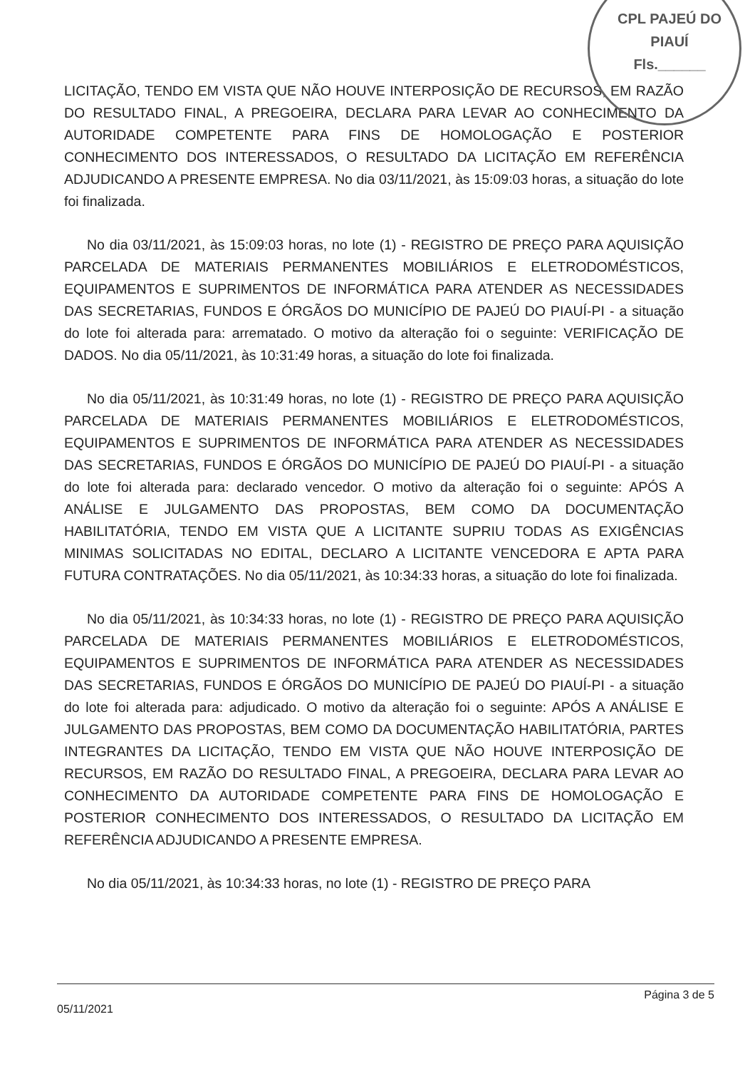CPL PAJEÚ DO PIAUÍ
Fls.______
LICITAÇÃO, TENDO EM VISTA QUE NÃO HOUVE INTERPOSIÇÃO DE RECURSOS, EM RAZÃO DO RESULTADO FINAL, A PREGOEIRA, DECLARA PARA LEVAR AO CONHECIMENTO DA AUTORIDADE COMPETENTE PARA FINS DE HOMOLOGAÇÃO E POSTERIOR CONHECIMENTO DOS INTERESSADOS, O RESULTADO DA LICITAÇÃO EM REFERÊNCIA ADJUDICANDO A PRESENTE EMPRESA. No dia 03/11/2021, às 15:09:03 horas, a situação do lote foi finalizada.
No dia 03/11/2021, às 15:09:03 horas, no lote (1) - REGISTRO DE PREÇO PARA AQUISIÇÃO PARCELADA DE MATERIAIS PERMANENTES MOBILIÁRIOS E ELETRODOMÉSTICOS, EQUIPAMENTOS E SUPRIMENTOS DE INFORMÁTICA PARA ATENDER AS NECESSIDADES DAS SECRETARIAS, FUNDOS E ÓRGÃOS DO MUNICÍPIO DE PAJEÚ DO PIAUÍ-PI - a situação do lote foi alterada para: arrematado. O motivo da alteração foi o seguinte: VERIFICAÇÃO DE DADOS. No dia 05/11/2021, às 10:31:49 horas, a situação do lote foi finalizada.
No dia 05/11/2021, às 10:31:49 horas, no lote (1) - REGISTRO DE PREÇO PARA AQUISIÇÃO PARCELADA DE MATERIAIS PERMANENTES MOBILIÁRIOS E ELETRODOMÉSTICOS, EQUIPAMENTOS E SUPRIMENTOS DE INFORMÁTICA PARA ATENDER AS NECESSIDADES DAS SECRETARIAS, FUNDOS E ÓRGÃOS DO MUNICÍPIO DE PAJEÚ DO PIAUÍ-PI - a situação do lote foi alterada para: declarado vencedor. O motivo da alteração foi o seguinte: APÓS A ANÁLISE E JULGAMENTO DAS PROPOSTAS, BEM COMO DA DOCUMENTAÇÃO HABILITATÓRIA, TENDO EM VISTA QUE A LICITANTE SUPRIU TODAS AS EXIGÊNCIAS MINIMAS SOLICITADAS NO EDITAL, DECLARO A LICITANTE VENCEDORA E APTA PARA FUTURA CONTRATAÇÕES. No dia 05/11/2021, às 10:34:33 horas, a situação do lote foi finalizada.
No dia 05/11/2021, às 10:34:33 horas, no lote (1) - REGISTRO DE PREÇO PARA AQUISIÇÃO PARCELADA DE MATERIAIS PERMANENTES MOBILIÁRIOS E ELETRODOMÉSTICOS, EQUIPAMENTOS E SUPRIMENTOS DE INFORMÁTICA PARA ATENDER AS NECESSIDADES DAS SECRETARIAS, FUNDOS E ÓRGÃOS DO MUNICÍPIO DE PAJEÚ DO PIAUÍ-PI - a situação do lote foi alterada para: adjudicado. O motivo da alteração foi o seguinte: APÓS A ANÁLISE E JULGAMENTO DAS PROPOSTAS, BEM COMO DA DOCUMENTAÇÃO HABILITATÓRIA, PARTES INTEGRANTES DA LICITAÇÃO, TENDO EM VISTA QUE NÃO HOUVE INTERPOSIÇÃO DE RECURSOS, EM RAZÃO DO RESULTADO FINAL, A PREGOEIRA, DECLARA PARA LEVAR AO CONHECIMENTO DA AUTORIDADE COMPETENTE PARA FINS DE HOMOLOGAÇÃO E POSTERIOR CONHECIMENTO DOS INTERESSADOS, O RESULTADO DA LICITAÇÃO EM REFERÊNCIA ADJUDICANDO A PRESENTE EMPRESA.
No dia 05/11/2021, às 10:34:33 horas, no lote (1) - REGISTRO DE PREÇO PARA
05/11/2021
Página 3 de 5